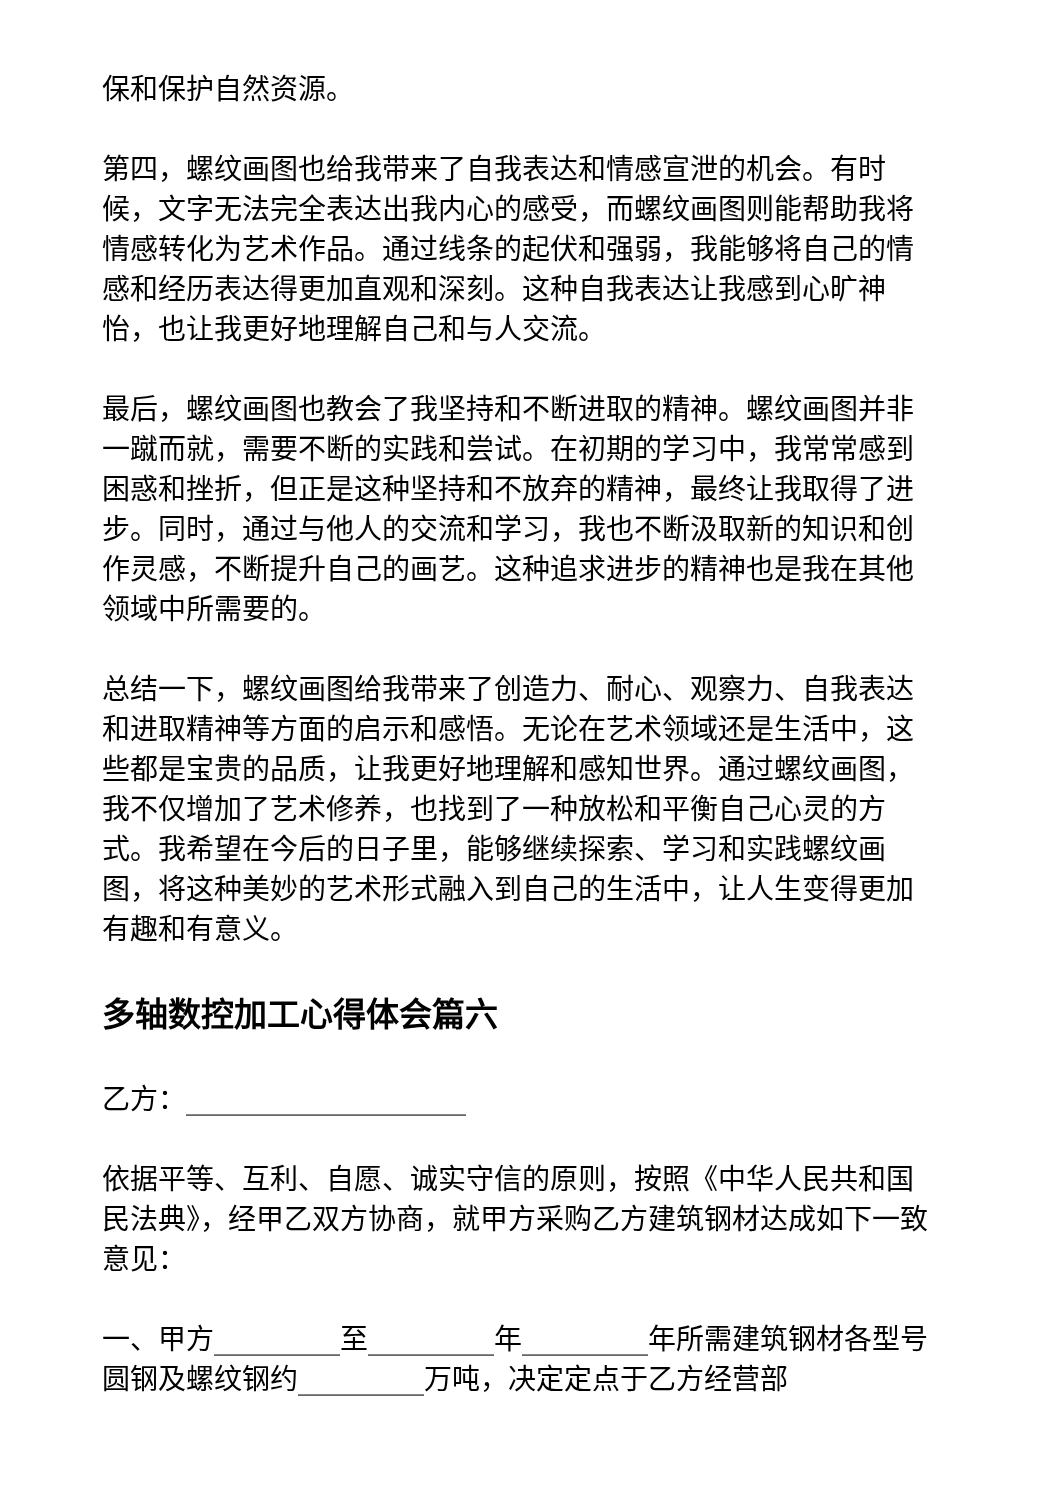保和保护自然资源。
第四，螺纹画图也给我带来了自我表达和情感宣泄的机会。有时候，文字无法完全表达出我内心的感受，而螺纹画图则能帮助我将情感转化为艺术作品。通过线条的起伏和强弱，我能够将自己的情感和经历表达得更加直观和深刻。这种自我表达让我感到心旷神怡，也让我更好地理解自己和与人交流。
最后，螺纹画图也教会了我坚持和不断进取的精神。螺纹画图并非一蹴而就，需要不断的实践和尝试。在初期的学习中，我常常感到困惑和挫折，但正是这种坚持和不放弃的精神，最终让我取得了进步。同时，通过与他人的交流和学习，我也不断汲取新的知识和创作灵感，不断提升自己的画艺。这种追求进步的精神也是我在其他领域中所需要的。
总结一下，螺纹画图给我带来了创造力、耐心、观察力、自我表达和进取精神等方面的启示和感悟。无论在艺术领域还是生活中，这些都是宝贵的品质，让我更好地理解和感知世界。通过螺纹画图，我不仅增加了艺术修养，也找到了一种放松和平衡自己心灵的方式。我希望在今后的日子里，能够继续探索、学习和实践螺纹画图，将这种美妙的艺术形式融入到自己的生活中，让人生变得更加有趣和有意义。
多轴数控加工心得体会篇六
乙方：____________________
依据平等、互利、自愿、诚实守信的原则，按照《中华人民共和国民法典》，经甲乙双方协商，就甲方采购乙方建筑钢材达成如下一致意见：
一、甲方_________至_________年_________年所需建筑钢材各型号圆钢及螺纹钢约_________万吨，决定定点于乙方经营部